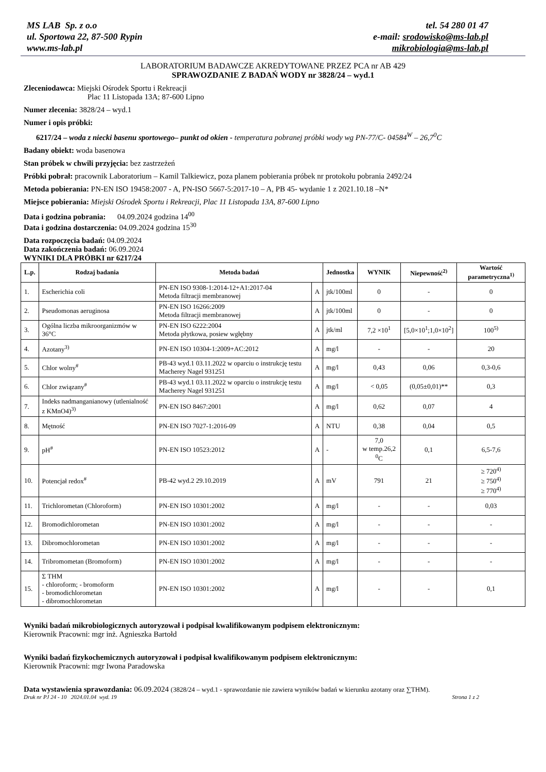MS LAB Sp. z o.o
ul. Sportowa 22, 87-500 Rypin
www.ms-lab.pl
tel. 54 280 01 47
e-mail: srodowisko@ms-lab.pl
mikrobiologia@ms-lab.pl
LABORATORIUM BADAWCZE AKREDYTOWANE PRZEZ PCA nr AB 429
SPRAWOZDANIE Z BADAŃ WODY nr 3828/24 – wyd.1
Zleceniodawca: Miejski Ośrodek Sportu i Rekreacji
Plac 11 Listopada 13A; 87-600 Lipno
Numer zlecenia: 3828/24 – wyd.1
Numer i opis próbki:
6217/24 – woda z niecki basenu sportowego– punkt od okien - temperatura pobranej próbki wody wg PN-77/C- 04584<sup>W</sup> – 26,7<sup>0</sup>C
Badany obiekt: woda basenowa
Stan próbek w chwili przyjęcia: bez zastrzeżeń
Próbki pobrał: pracownik Laboratorium – Kamil Talkiewicz, poza planem pobierania próbek nr protokołu pobrania 2492/24
Metoda pobierania: PN-EN ISO 19458:2007 - A, PN-ISO 5667-5:2017-10 – A, PB 45- wydanie 1 z 2021.10.18 –N*
Miejsce pobierania: Miejski Ośrodek Sportu i Rekreacji, Plac 11 Listopada 13A, 87-600 Lipno
Data i godzina pobrania: 04.09.2024 godzina 14<sup>00</sup>
Data i godzina dostarczenia: 04.09.2024 godzina 15<sup>30</sup>
Data rozpoczęcia badań: 04.09.2024
Data zakończenia badań: 06.09.2024
WYNIKI DLA PRÓBKI nr 6217/24
| L.p. | Rodzaj badania | Metoda badań | | Jednostka | WYNIK | Niepewność<sup>2)</sup> | Wartość parametryczna<sup>1)</sup> |
| --- | --- | --- | --- | --- | --- | --- | --- |
| 1. | Escherichia coli | PN-EN ISO 9308-1:2014-12+A1:2017-04 Metoda filtracji membranowej | A | jtk/100ml | 0 | - | 0 |
| 2. | Pseudomonas aeruginosa | PN-EN ISO 16266:2009 Metoda filtracji membranowej | A | jtk/100ml | 0 | - | 0 |
| 3. | Ogólna liczba mikroorganizmów w 36°C | PN-EN ISO 6222:2004 Metoda płytkowa, posiew wgłębny | A | jtk/ml | 7,2 ×10<sup>1</sup> | [5,0×10<sup>1</sup>;1,0×10<sup>2</sup>] | 100<sup>5)</sup> |
| 4. | Azotany<sup>3)</sup> | PN-EN ISO 10304-1:2009+AC:2012 | A | mg/l | - | - | 20 |
| 5. | Chlor wolny<sup>#</sup> | PB-43 wyd.1 03.11.2022 w oparciu o instrukcję testu Macherey Nagel 931251 | A | mg/l | 0,43 | 0,06 | 0,3-0,6 |
| 6. | Chlor związany<sup>#</sup> | PB-43 wyd.1 03.11.2022 w oparciu o instrukcję testu Macherey Nagel 931251 | A | mg/l | < 0,05 | (0,05±0,01)** | 0,3 |
| 7. | Indeks nadmanganianowy (utlenialność z KMnO4)<sup>3)</sup> | PN-EN ISO 8467:2001 | A | mg/l | 0,62 | 0,07 | 4 |
| 8. | Mętność | PN-EN ISO 7027-1:2016-09 | A | NTU | 0,38 | 0,04 | 0,5 |
| 9. | pH<sup>#</sup> | PN-EN ISO 10523:2012 | A | - | 7,0 w temp.26,2 <sup>0</sup>C | 0,1 | 6,5-7,6 |
| 10. | Potencjał redox<sup>#</sup> | PB-42 wyd.2 29.10.2019 | A | mV | 791 | 21 | ≥ 720<sup>4)</sup> ≥ 750<sup>4)</sup> ≥ 770<sup>4)</sup> |
| 11. | Trichlorometan (Chloroform) | PN-EN ISO 10301:2002 | A | mg/l | - | - | 0,03 |
| 12. | Bromodichlorometan | PN-EN ISO 10301:2002 | A | mg/l | - | - | - |
| 13. | Dibromochlorometan | PN-EN ISO 10301:2002 | A | mg/l | - | - | - |
| 14. | Tribromometan (Bromoform) | PN-EN ISO 10301:2002 | A | mg/l | - | - | - |
| 15. | Σ THM - chloroform; - bromoform - bromodichlorometan - dibromochlorometan | PN-EN ISO 10301:2002 | A | mg/l | - | - | 0,1 |
Wyniki badań mikrobiologicznych autoryzował i podpisał kwalifikowanym podpisem elektronicznym:
Kierownik Pracowni: mgr inż. Agnieszka Bartołd
Wyniki badań fizykochemicznych autoryzował i podpisał kwalifikowanym podpisem elektronicznym:
Kierownik Pracowni: mgr Iwona Paradowska
Data wystawienia sprawozdania: 06.09.2024 (3828/24 – wyd.1 - sprawozdanie nie zawiera wyników badań w kierunku azotany oraz ∑THM).
Druk nr PJ 24 - 10 2024.01.04 wyd. 19 Strona 1 z 2